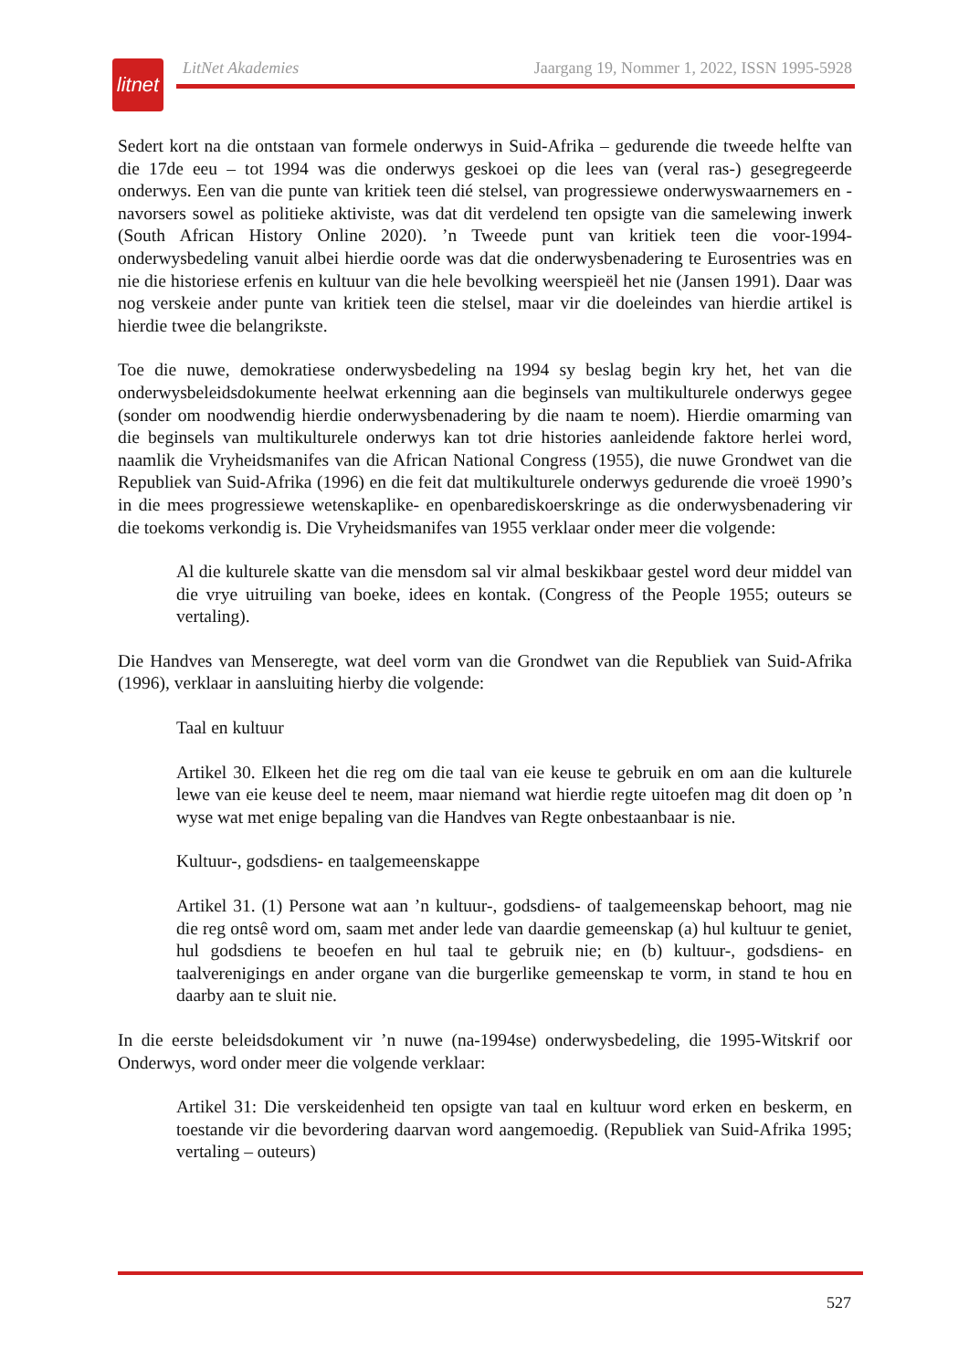litnet
LitNet Akademies Jaargang 19, Nommer 1, 2022, ISSN 1995-5928
Sedert kort na die ontstaan van formele onderwys in Suid-Afrika – gedurende die tweede helfte van die 17de eeu – tot 1994 was die onderwys geskoei op die lees van (veral ras-) gesegregeerde onderwys. Een van die punte van kritiek teen dié stelsel, van progressiewe onderwyswaarnemers en -navorsers sowel as politieke aktiviste, was dat dit verdelend ten opsigte van die samelewing inwerk (South African History Online 2020). ’n Tweede punt van kritiek teen die voor-1994-onderwysbedeling vanuit albei hierdie oorde was dat die onderwysbenadering te Eurosentries was en nie die historiese erfenis en kultuur van die hele bevolking weerspieël het nie (Jansen 1991). Daar was nog verskeie ander punte van kritiek teen die stelsel, maar vir die doeleindes van hierdie artikel is hierdie twee die belangrikste.
Toe die nuwe, demokratiese onderwysbedeling na 1994 sy beslag begin kry het, het van die onderwysbeleidsdokumente heelwat erkenning aan die beginsels van multikulturele onderwys gegee (sonder om noodwendig hierdie onderwysbenadering by die naam te noem). Hierdie omarming van die beginsels van multikulturele onderwys kan tot drie histories aanleidende faktore herlei word, naamlik die Vryheidsmanifes van die African National Congress (1955), die nuwe Grondwet van die Republiek van Suid-Afrika (1996) en die feit dat multikulturele onderwys gedurende die vroeë 1990’s in die mees progressiewe wetenskaplike- en openbarediskoerskringe as die onderwysbenadering vir die toekoms verkondig is. Die Vryheidsmanifes van 1955 verklaar onder meer die volgende:
Al die kulturele skatte van die mensdom sal vir almal beskikbaar gestel word deur middel van die vrye uitruiling van boeke, idees en kontak. (Congress of the People 1955; outeurs se vertaling).
Die Handves van Menseregte, wat deel vorm van die Grondwet van die Republiek van Suid-Afrika (1996), verklaar in aansluiting hierby die volgende:
Taal en kultuur
Artikel 30. Elkeen het die reg om die taal van eie keuse te gebruik en om aan die kulturele lewe van eie keuse deel te neem, maar niemand wat hierdie regte uitoefen mag dit doen op ’n wyse wat met enige bepaling van die Handves van Regte onbestaanbaar is nie.
Kultuur-, godsdiens- en taalgemeenskappe
Artikel 31. (1) Persone wat aan ’n kultuur-, godsdiens- of taalgemeenskap behoort, mag nie die reg ontsê word om, saam met ander lede van daardie gemeenskap (a) hul kultuur te geniet, hul godsdiens te beoefen en hul taal te gebruik nie; en (b) kultuur-, godsdiens- en taalverenigings en ander organe van die burgerlike gemeenskap te vorm, in stand te hou en daarby aan te sluit nie.
In die eerste beleidsdokument vir ’n nuwe (na-1994se) onderwysbedeling, die 1995-Witskrif oor Onderwys, word onder meer die volgende verklaar:
Artikel 31: Die verskeidenheid ten opsigte van taal en kultuur word erken en beskerm, en toestande vir die bevordering daarvan word aangemoedig. (Republiek van Suid-Afrika 1995; vertaling – outeurs)
527